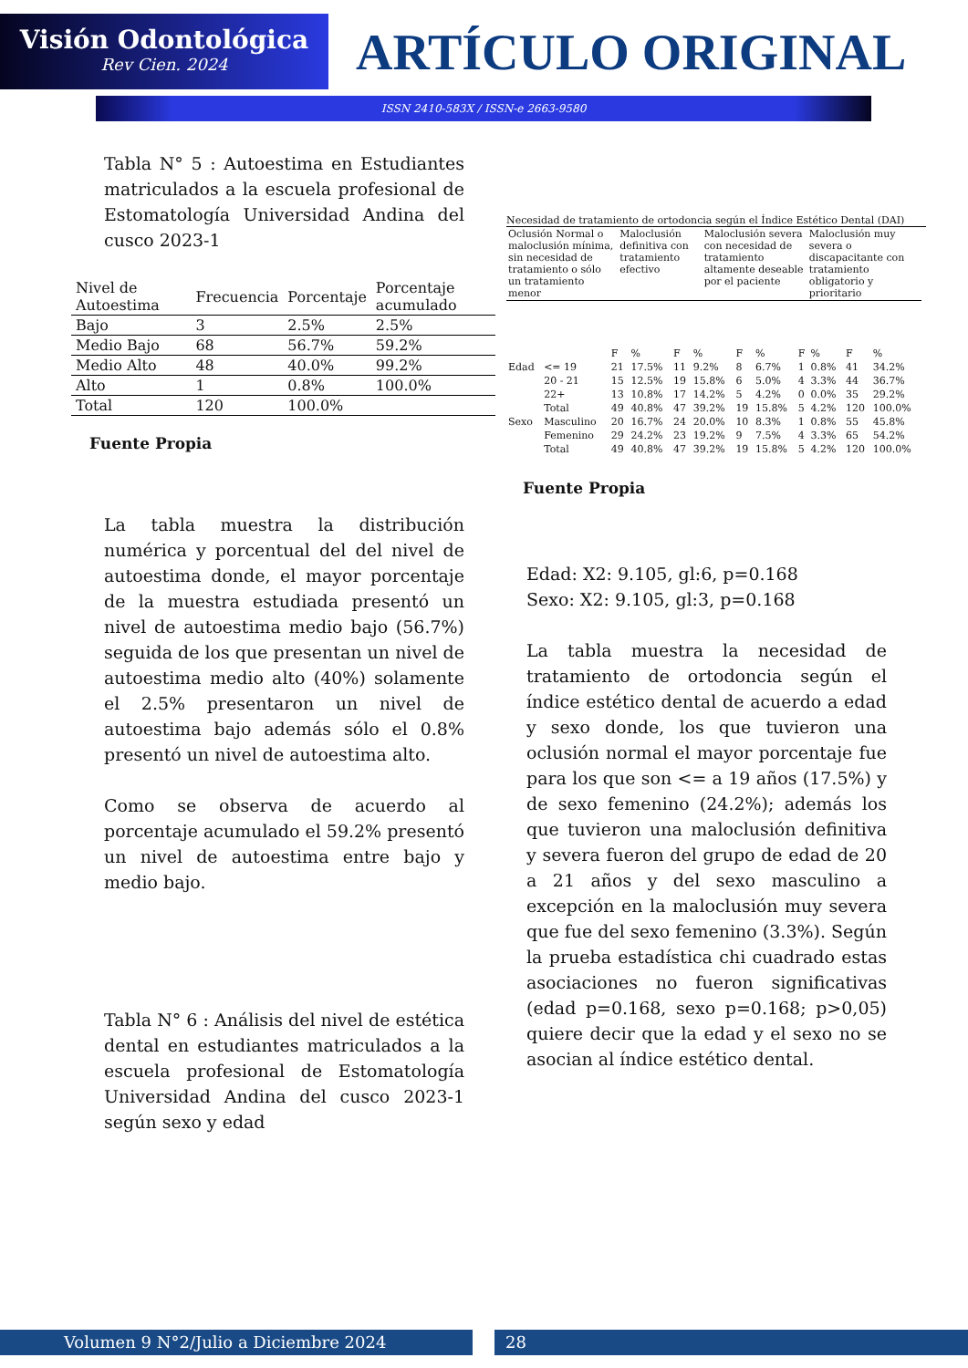Visión Odontológica
Rev Cien. 2024
ARTÍCULO ORIGINAL
ISSN 2410-583X / ISSN-e 2663-9580
Tabla N° 5 : Autoestima en Estudiantes matriculados a la escuela profesional de Estomatología Universidad Andina del cusco 2023-1
| Nivel de Autoestima | Frecuencia | Porcentaje | Porcentaje acumulado |
| --- | --- | --- | --- |
| Bajo | 3 | 2.5% | 2.5% |
| Medio Bajo | 68 | 56.7% | 59.2% |
| Medio Alto | 48 | 40.0% | 99.2% |
| Alto | 1 | 0.8% | 100.0% |
| Total | 120 | 100.0% | |
Fuente Propia
La tabla muestra la distribución numérica y porcentual del del nivel de autoestima donde, el mayor porcentaje de la muestra estudiada presentó un nivel de autoestima medio bajo (56.7%) seguida de los que presentan un nivel de autoestima medio alto (40%) solamente el 2.5% presentaron un nivel de autoestima bajo además sólo el 0.8% presentó un nivel de autoestima alto.
Como se observa de acuerdo al porcentaje acumulado el 59.2% presentó un nivel de autoestima entre bajo y medio bajo.
Tabla N° 6 : Análisis del nivel de estética dental en estudiantes matriculados a la escuela profesional de Estomatología Universidad Andina del cusco 2023-1 según sexo y edad
Necesidad de tratamiento de ortodoncia según el Índice Estético Dental (DAI)
| Oclusión Normal o maloclusión mínima, sin necesidad de tratamiento o sólo un tratamiento menor | Maloclusión definitiva con tratamiento efectivo | Maloclusión severa con necesidad de tratamiento altamente deseable por el paciente | Maloclusión muy severa o discapacitante con tratamiento obligatorio y prioritario |
| | | F | % | F | % | F | % | F | % | F | % |
| --- | --- | --- | --- | --- | --- | --- | --- | --- | --- | --- | --- |
| Edad | <= 19 | 21 | 17.5% | 11 | 9.2% | 8 | 6.7% | 1 | 0.8% | 41 | 34.2% |
| | 20 - 21 | 15 | 12.5% | 19 | 15.8% | 6 | 5.0% | 4 | 3.3% | 44 | 36.7% |
| | 22+ | 13 | 10.8% | 17 | 14.2% | 5 | 4.2% | 0 | 0.0% | 35 | 29.2% |
| | Total | 49 | 40.8% | 47 | 39.2% | 19 | 15.8% | 5 | 4.2% | 120 | 100.0% |
| Sexo | Masculino | 20 | 16.7% | 24 | 20.0% | 10 | 8.3% | 1 | 0.8% | 55 | 45.8% |
| | Femenino | 29 | 24.2% | 23 | 19.2% | 9 | 7.5% | 4 | 3.3% | 65 | 54.2% |
| | Total | 49 | 40.8% | 47 | 39.2% | 19 | 15.8% | 5 | 4.2% | 120 | 100.0% |
Fuente Propia
Edad: X2: 9.105, gl:6, p=0.168
Sexo: X2: 9.105, gl:3, p=0.168
La tabla muestra la necesidad de tratamiento de ortodoncia según el índice estético dental de acuerdo a edad y sexo donde, los que tuvieron una oclusión normal el mayor porcentaje fue para los que son <= a 19 años (17.5%) y de sexo femenino (24.2%); además los que tuvieron una maloclusión definitiva y severa fueron del grupo de edad de 20 a 21 años y del sexo masculino a excepción en la maloclusión muy severa que fue del sexo femenino (3.3%). Según la prueba estadística chi cuadrado estas asociaciones no fueron significativas (edad p=0.168, sexo p=0.168; p>0,05) quiere decir que la edad y el sexo no se asocian al índice estético dental.
Volumen 9 N°2/Julio a Diciembre 2024 28